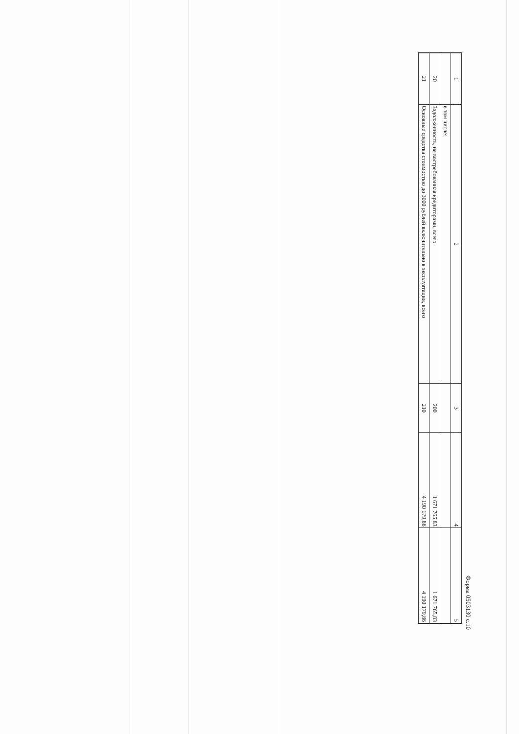Форма 0503130 с.10
| 1 | 2 | 3 | 4 | 5 |
| --- | --- | --- | --- | --- |
| | в том числе: | | | |
| 20 | Задолженность, не востребованная кредиторами, всего | 200 | 1 671 765,83 | 1 671 765,83 |
| 21 | Основные средства стоимостью до 3000 рублей включительно в эксплуатации, всего | 210 | 4 190 179,86 | 4 190 179,86 |